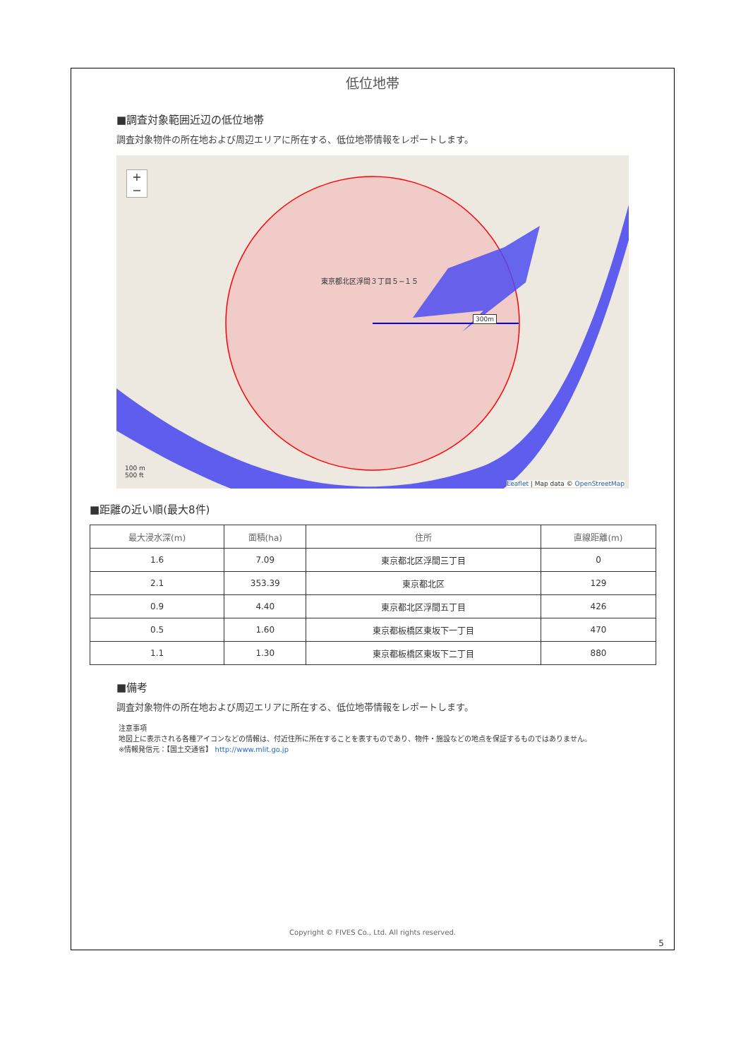低位地帯
■調査対象範囲近辺の低位地帯
調査対象物件の所在地および周辺エリアに所在する、低位地帯情報をレポートします。
+
−
東京都北区浮間３丁目５−１５
300m
100 m
500 ft
Leaflet | Map data © OpenStreetMap
■距離の近い順(最大8件)
| 最大浸水深(m) | 面積(ha) | 住所 | 直線距離(m) |
| --- | --- | --- | --- |
| 1.6 | 7.09 | 東京都北区浮間三丁目 | 0 |
| 2.1 | 353.39 | 東京都北区 | 129 |
| 0.9 | 4.40 | 東京都北区浮間五丁目 | 426 |
| 0.5 | 1.60 | 東京都板橋区東坂下一丁目 | 470 |
| 1.1 | 1.30 | 東京都板橋区東坂下二丁目 | 880 |
■備考
調査対象物件の所在地および周辺エリアに所在する、低位地帯情報をレポートします。
注意事項
地図上に表示される各種アイコンなどの情報は、付近住所に所在することを表すものであり、物件・施設などの地点を保証するものではありません。
※情報発信元：【国土交通省】 http://www.mlit.go.jp
Copyright © FIVES Co., Ltd. All rights reserved.
5